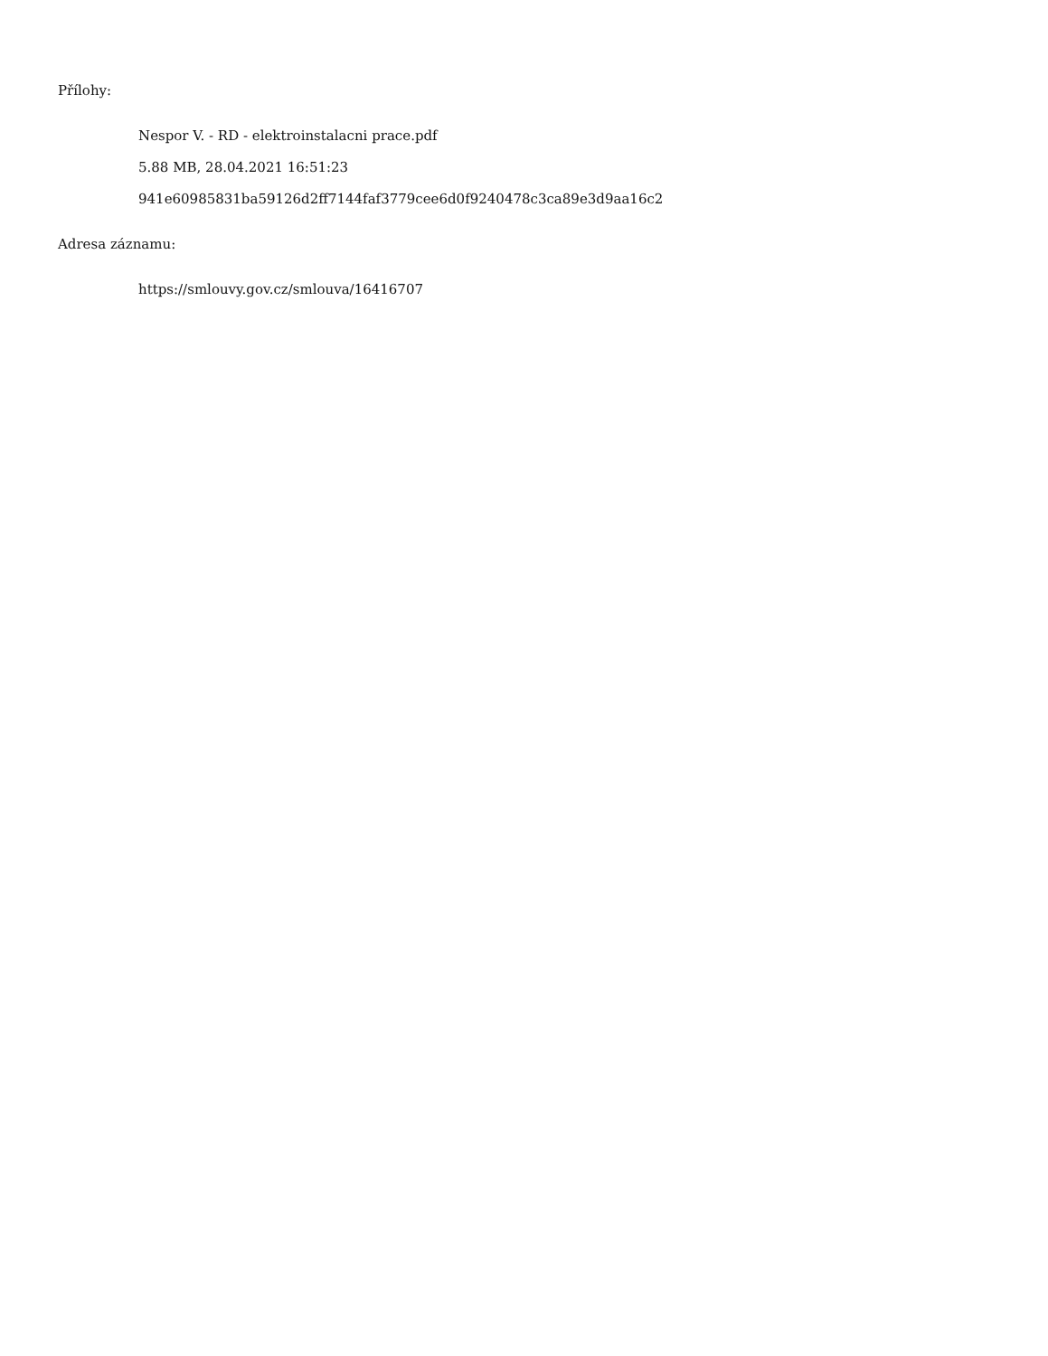Přílohy:
Nespor V. - RD - elektroinstalacni prace.pdf
5.88 MB, 28.04.2021 16:51:23
941e60985831ba59126d2ff7144faf3779cee6d0f9240478c3ca89e3d9aa16c2
Adresa záznamu:
https://smlouvy.gov.cz/smlouva/16416707